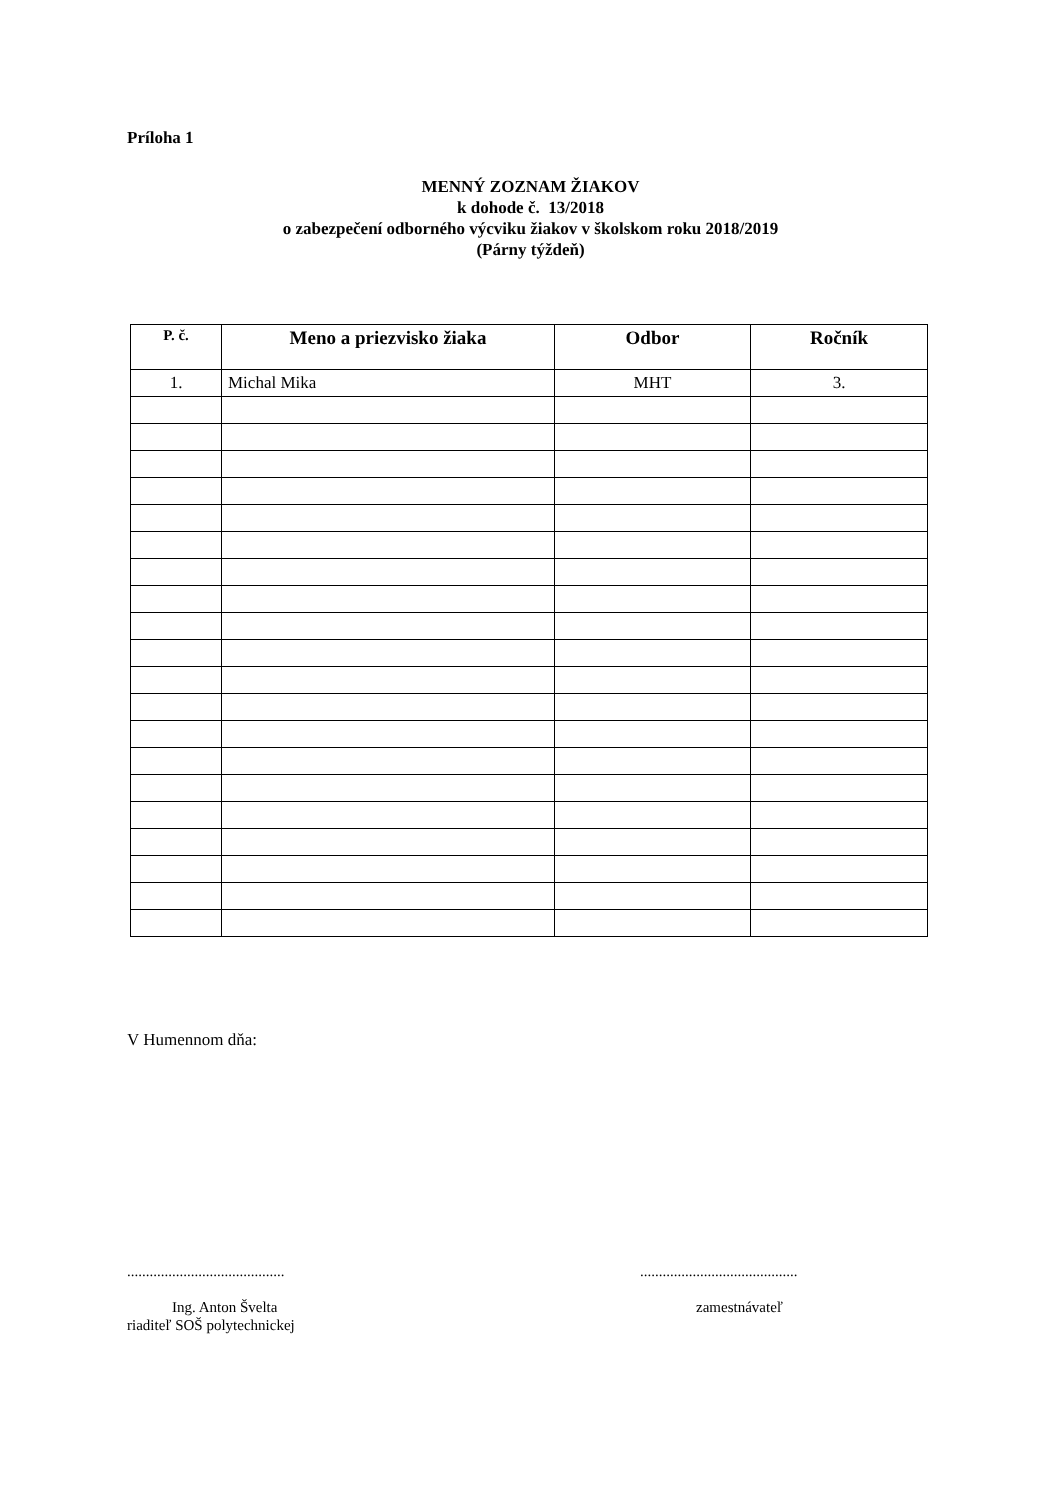Príloha 1
MENNÝ ZOZNAM ŽIAKOV
k dohode č. 13/2018
o zabezpečení odborného výcviku žiakov v školskom roku 2018/2019
(Párny týždeň)
| P. č. | Meno a priezvisko žiaka | Odbor | Ročník |
| --- | --- | --- | --- |
| 1. | Michal Mika | MHT | 3. |
V Humennom dňa:
..........................................
Ing. Anton Švelta
riaditeľ SOŠ polytechnickej
..........................................
zamestnávateľ